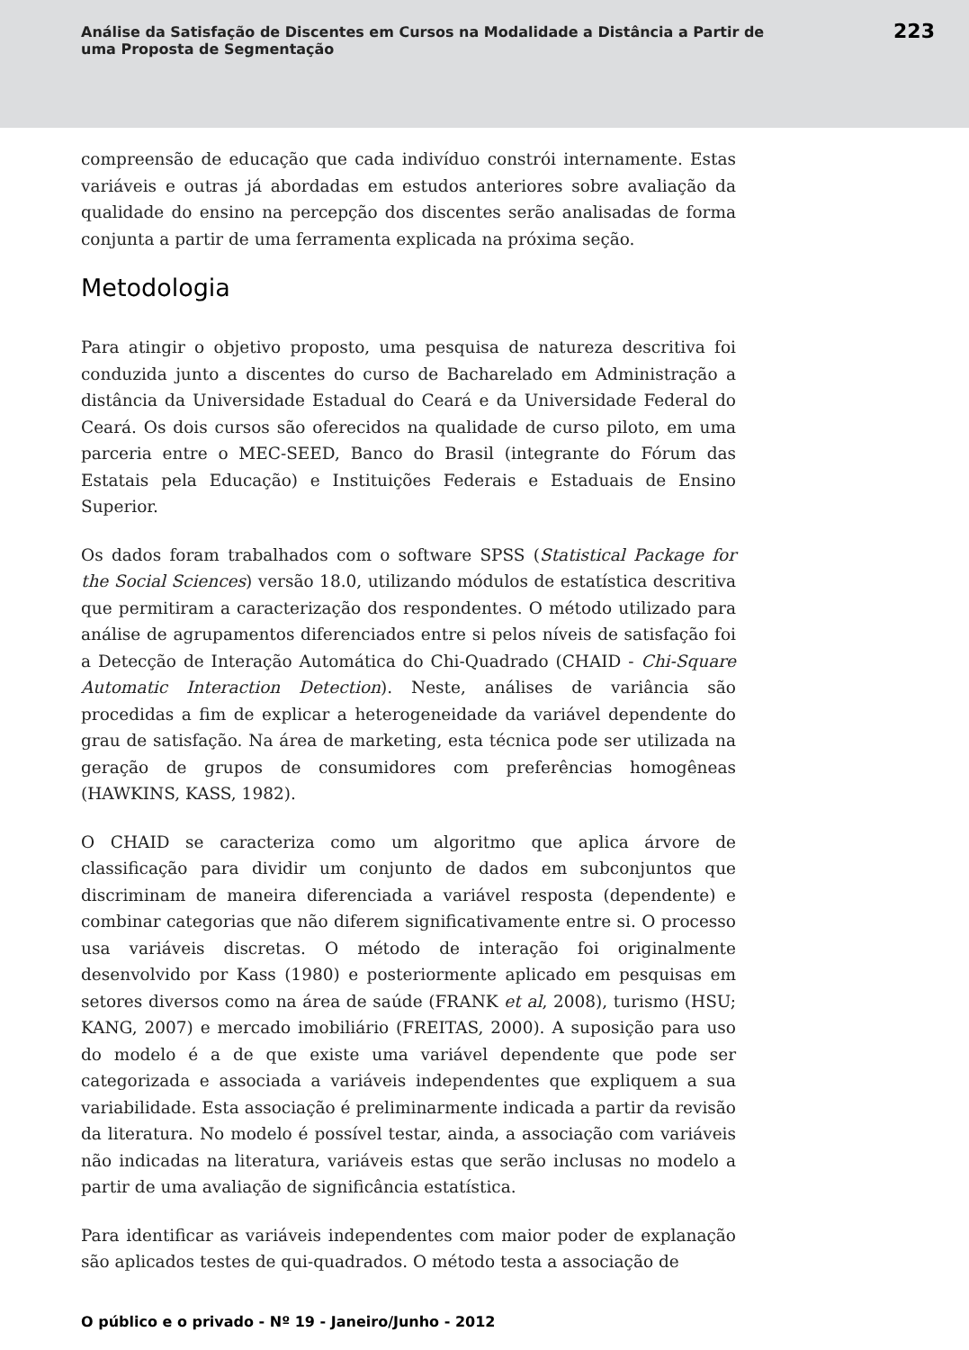Análise da Satisfação de Discentes em Cursos na Modalidade a Distância a Partir de uma Proposta de Segmentação
223
compreensão de educação que cada indivíduo constrói internamente. Estas variáveis e outras já abordadas em estudos anteriores sobre avaliação da qualidade do ensino na percepção dos discentes serão analisadas de forma conjunta a partir de uma ferramenta explicada na próxima seção.
Metodologia
Para atingir o objetivo proposto, uma pesquisa de natureza descritiva foi conduzida junto a discentes do curso de Bacharelado em Administração a distância da Universidade Estadual do Ceará e da Universidade Federal do Ceará. Os dois cursos são oferecidos na qualidade de curso piloto, em uma parceria entre o MEC-SEED, Banco do Brasil (integrante do Fórum das Estatais pela Educação) e Instituições Federais e Estaduais de Ensino Superior.
Os dados foram trabalhados com o software SPSS (Statistical Package for the Social Sciences) versão 18.0, utilizando módulos de estatística descritiva que permitiram a caracterização dos respondentes. O método utilizado para análise de agrupamentos diferenciados entre si pelos níveis de satisfação foi a Detecção de Interação Automática do Chi-Quadrado (CHAID - Chi-Square Automatic Interaction Detection). Neste, análises de variância são procedidas a fim de explicar a heterogeneidade da variável dependente do grau de satisfação. Na área de marketing, esta técnica pode ser utilizada na geração de grupos de consumidores com preferências homogêneas (HAWKINS, KASS, 1982).
O CHAID se caracteriza como um algoritmo que aplica árvore de classificação para dividir um conjunto de dados em subconjuntos que discriminam de maneira diferenciada a variável resposta (dependente) e combinar categorias que não diferem significativamente entre si. O processo usa variáveis discretas. O método de interação foi originalmente desenvolvido por Kass (1980) e posteriormente aplicado em pesquisas em setores diversos como na área de saúde (FRANK et al, 2008), turismo (HSU; KANG, 2007) e mercado imobiliário (FREITAS, 2000). A suposição para uso do modelo é a de que existe uma variável dependente que pode ser categorizada e associada a variáveis independentes que expliquem a sua variabilidade. Esta associação é preliminarmente indicada a partir da revisão da literatura. No modelo é possível testar, ainda, a associação com variáveis não indicadas na literatura, variáveis estas que serão inclusas no modelo a partir de uma avaliação de significância estatística.
Para identificar as variáveis independentes com maior poder de explanação são aplicados testes de qui-quadrados. O método testa a associação de
O público e o privado - Nº 19 - Janeiro/Junho - 2012